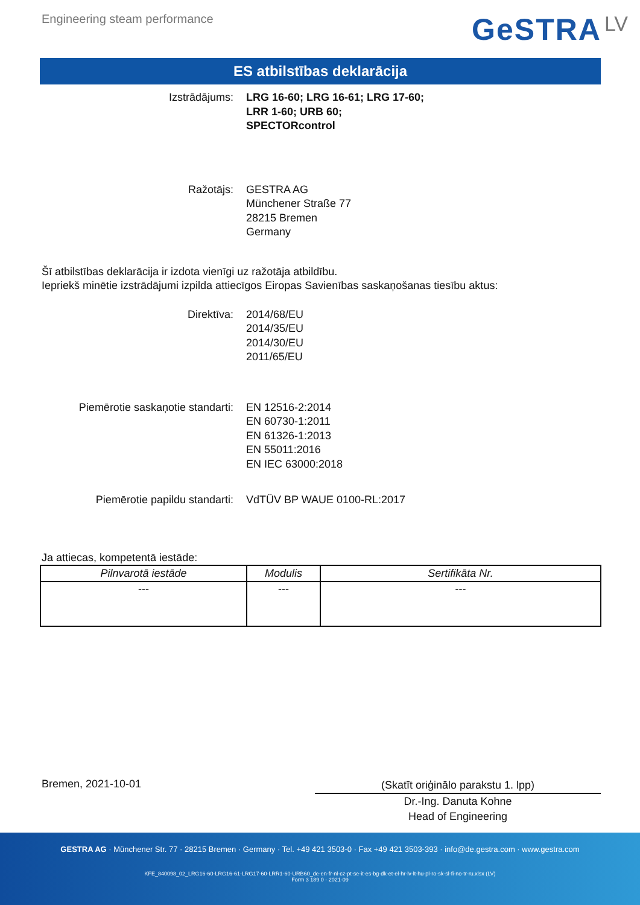Engineering steam performance
GeSTRA LV
ES atbilstības deklarācija
Izstrādājums: LRG 16-60; LRG 16-61; LRG 17-60;
LRR 1-60; URB 60;
SPECTORcontrol
Ražotājs: GESTRA AG
Münchener Straße 77
28215 Bremen
Germany
Šī atbilstības deklarācija ir izdota vienīgi uz ražotāja atbildību.
Iepriekš minētie izstrādājumi izpilda attiecīgos Eiropas Savienības saskaņošanas tiesību aktus:
Direktīva: 2014/68/EU
2014/35/EU
2014/30/EU
2011/65/EU
Piemērotie saskaņotie standarti:
EN 12516-2:2014
EN 60730-1:2011
EN 61326-1:2013
EN 55011:2016
EN IEC 63000:2018
Piemērotie papildu standarti: VdTÜV BP WAUE 0100-RL:2017
Ja attiecas, kompetentā iestāde:
| Pilnvarotā iestāde | Modulis | Sertifikāta Nr. |
| --- | --- | --- |
| --- | --- | --- |
Bremen, 2021-10-01
(Skatīt oriģinālo parakstu 1. lpp)
Dr.-Ing. Danuta Kohne
Head of Engineering
GESTRA AG · Münchener Str. 77 · 28215 Bremen · Germany · Tel. +49 421 3503-0 · Fax +49 421 3503-393 · info@de.gestra.com · www.gestra.com
KFE_840098_02_LRG16-60-LRG16-61-LRG17-60-LRR1-60-URB60_de-en-fr-nl-cz-pt-se-it-es-bg-dk-et-el-hr-lv-lt-hu-pl-ro-sk-sl-fi-no-tr-ru.xlsx (LV)
Form 3 189 0 - 2021-09